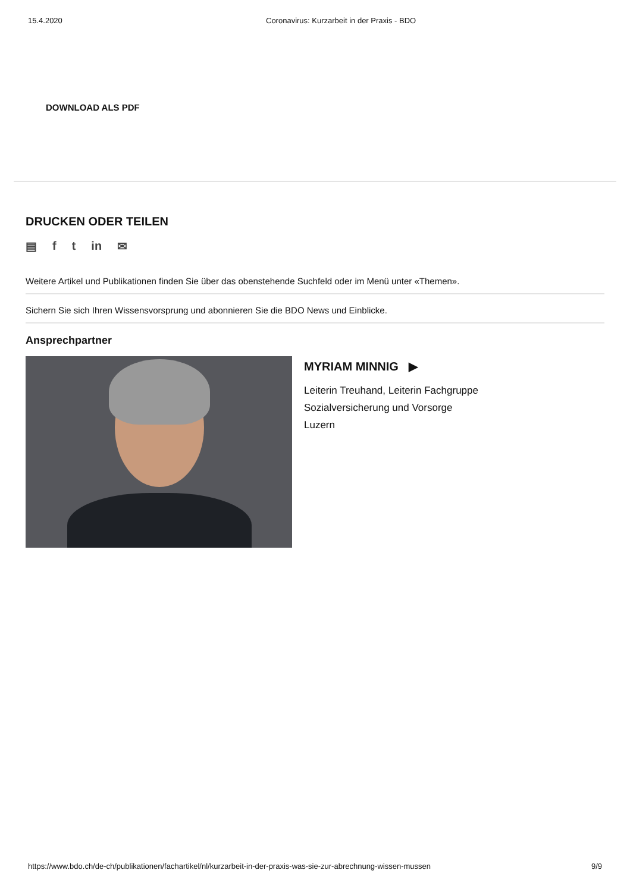15.4.2020 Coronavirus: Kurzarbeit in der Praxis - BDO
DOWNLOAD ALS PDF
DRUCKEN ODER TEILEN
▤ f t in ✉
Weitere Artikel und Publikationen finden Sie über das obenstehende Suchfeld oder im Menü unter «Themen».
Sichern Sie sich Ihren Wissensvorsprung und abonnieren Sie die BDO News und Einblicke.
Ansprechpartner
MYRIAM MINNIG ▶
Leiterin Treuhand, Leiterin Fachgruppe
Sozialversicherung und Vorsorge
Luzern
https://www.bdo.ch/de-ch/publikationen/fachartikel/nl/kurzarbeit-in-der-praxis-was-sie-zur-abrechnung-wissen-mussen 9/9